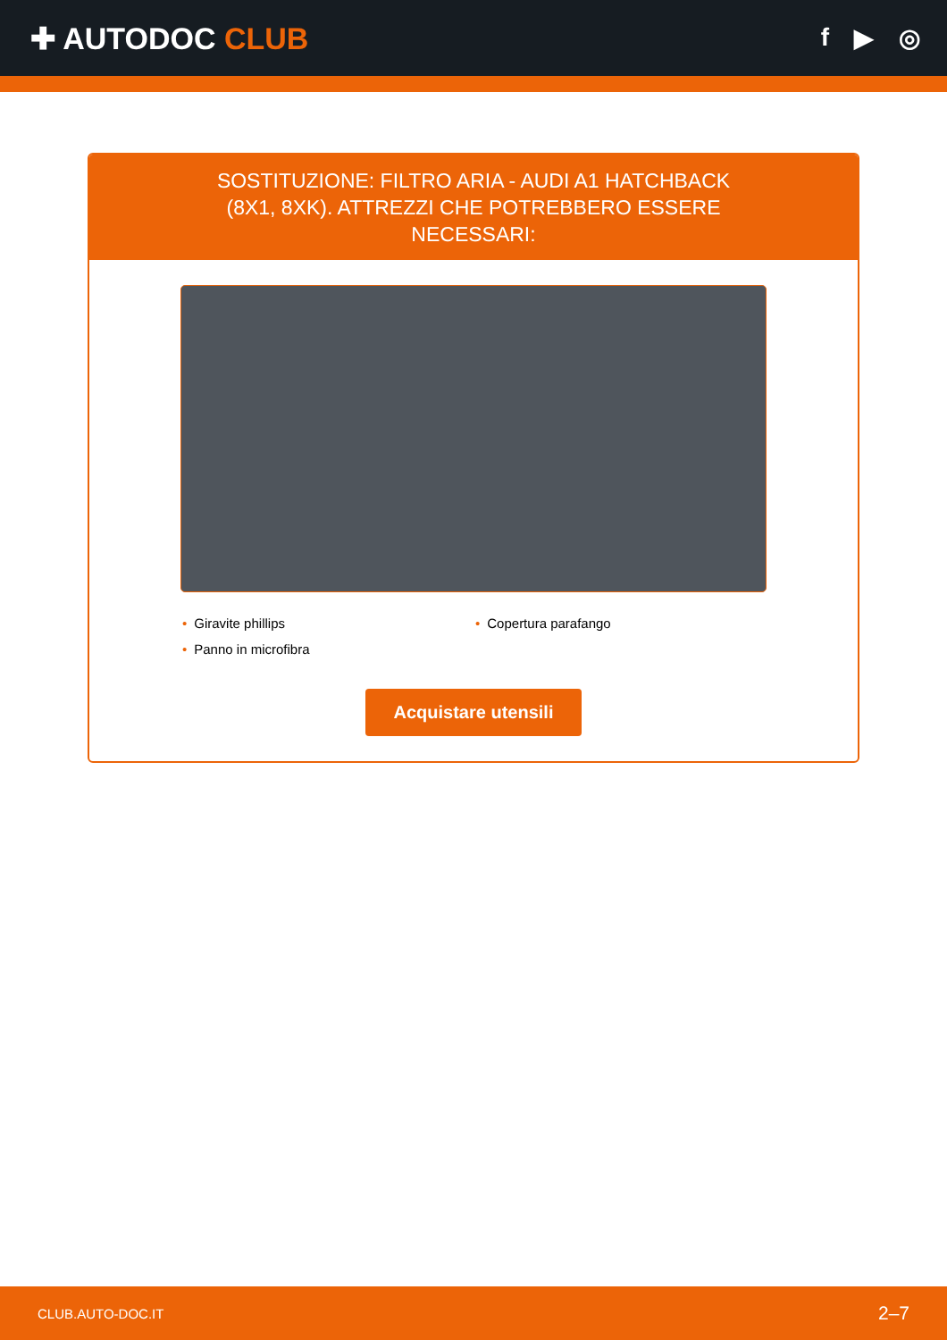✚ AUTODOC CLUB
f ▶ ◎
SOSTITUZIONE: FILTRO ARIA - AUDI A1 HATCHBACK (8X1, 8XK). ATTREZZI CHE POTREBBERO ESSERE NECESSARI:
Giravite phillips
Copertura parafango
Panno in microfibra
Acquistare utensili
CLUB.AUTO-DOC.IT 2–7